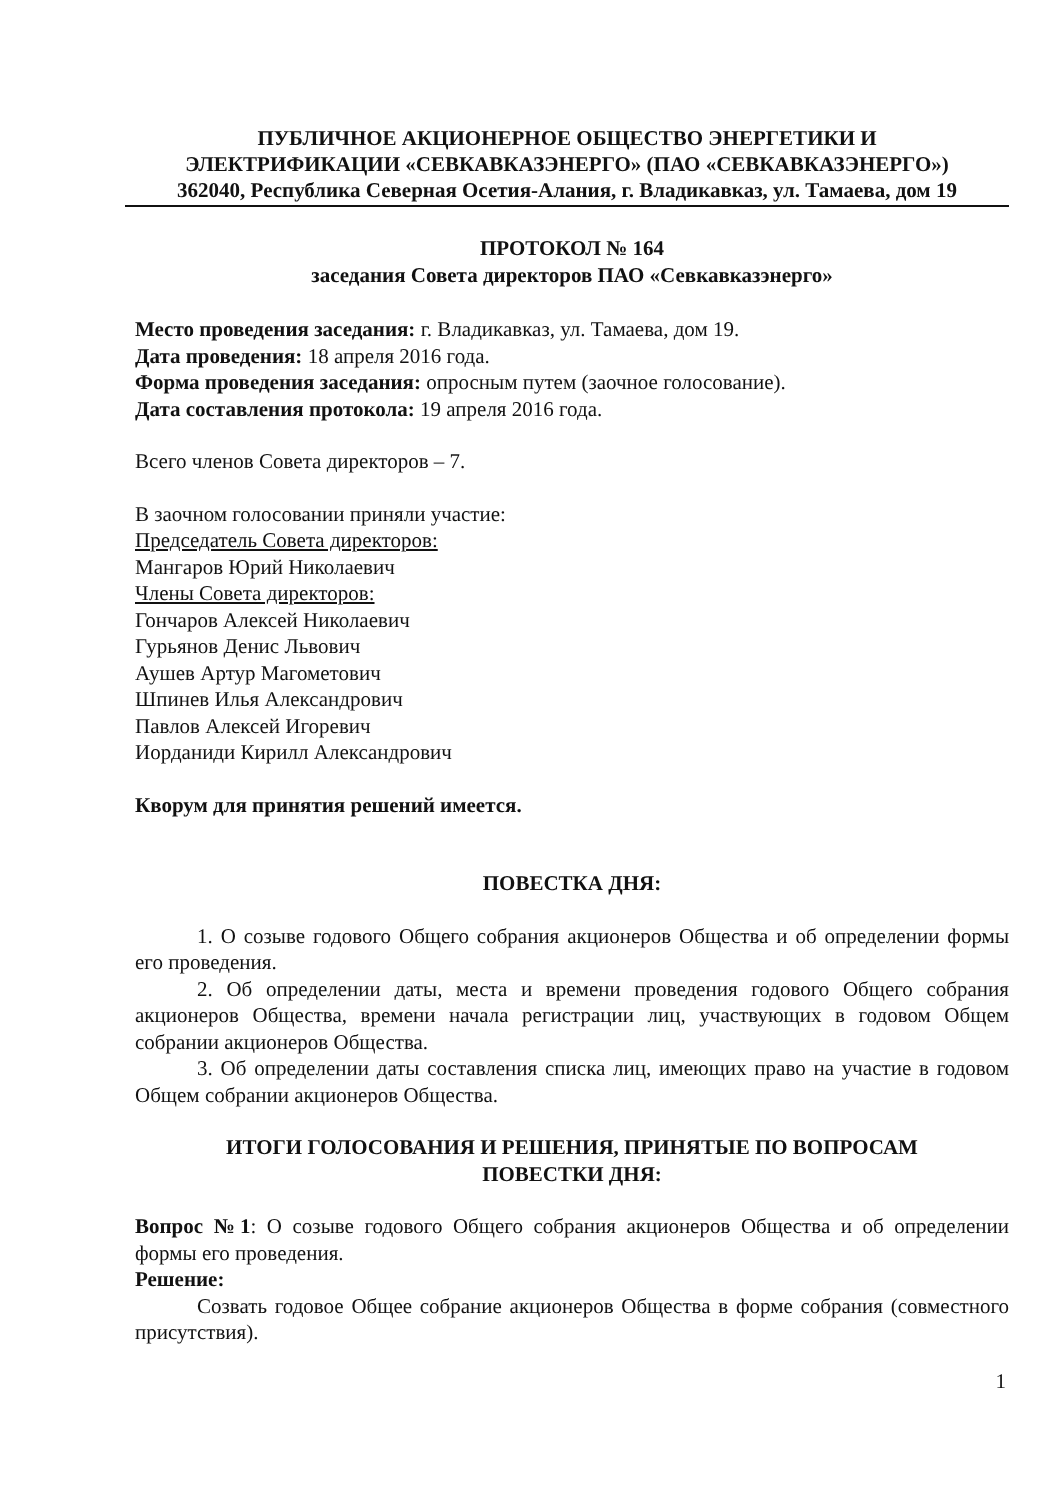ПУБЛИЧНОЕ АКЦИОНЕРНОЕ ОБЩЕСТВО ЭНЕРГЕТИКИ И
ЭЛЕКТРИФИКАЦИИ «СЕВКАВКАЗЭНЕРГО» (ПАО «СЕВКАВКАЗЭНЕРГО»)
362040, Республика Северная Осетия-Алания, г. Владикавказ, ул. Тамаева, дом 19
ПРОТОКОЛ № 164
заседания Совета директоров ПАО «Севкавказэнерго»
Место проведения заседания: г. Владикавказ, ул. Тамаева, дом 19.
Дата проведения: 18 апреля 2016 года.
Форма проведения заседания: опросным путем (заочное голосование).
Дата составления протокола: 19 апреля 2016 года.
Всего членов Совета директоров – 7.
В заочном голосовании приняли участие:
Председатель Совета директоров:
Мангаров Юрий Николаевич
Члены Совета директоров:
Гончаров Алексей Николаевич
Гурьянов Денис Львович
Аушев Артур Магометович
Шпинев Илья Александрович
Павлов Алексей Игоревич
Иорданиди Кирилл Александрович
Кворум для принятия решений имеется.
ПОВЕСТКА ДНЯ:
1. О созыве годового Общего собрания акционеров Общества и об определении формы его проведения.
2. Об определении даты, места и времени проведения годового Общего собрания акционеров Общества, времени начала регистрации лиц, участвующих в годовом Общем собрании акционеров Общества.
3. Об определении даты составления списка лиц, имеющих право на участие в годовом Общем собрании акционеров Общества.
ИТОГИ ГОЛОСОВАНИЯ И РЕШЕНИЯ, ПРИНЯТЫЕ ПО ВОПРОСАМ
ПОВЕСТКИ ДНЯ:
Вопрос №1: О созыве годового Общего собрания акционеров Общества и об определении формы его проведения.
Решение:
Созвать годовое Общее собрание акционеров Общества в форме собрания (совместного присутствия).
1